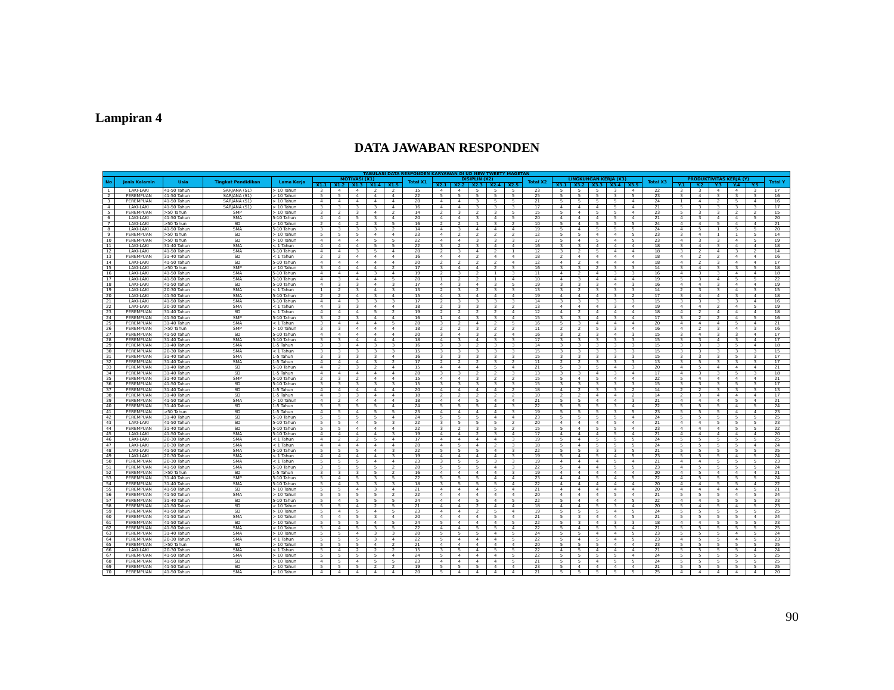Lampiran 4
DATA JAWABAN RESPONDEN
| TABULASI DATA RESPONDEN KARYAWAN DI UD NEW TWEETY MAGETAN | | | | | | | | | | | | | | | | | | | | | | | | | | | | |
| --- | --- | --- | --- | --- | --- | --- | --- | --- | --- | --- | --- | --- | --- | --- | --- | --- | --- | --- | --- | --- | --- | --- | --- | --- | --- | --- | --- | --- |
| No | Jenis Kelamin | Usia | Tingkat Pendidikan | Lama Kerja | MOTIVASI (X1) | | | | | Total X1 | DISIPLIN (X2) | | | | | Total X2 | LINGKUNGAN KERJA (X3) | | | | | Total X3 | PRODUKTIVITAS KERJA (Y) | | | | | Total Y |
| | | | | | X1.1 | X1.2 | X1.3 | X1.4 | X1.5 | | X2.1 | X2.2 | X2.3 | X2.4 | X2.5 | | X3.1 | X3.2 | X3.3 | X3.4 | X3.5 | | Y.1 | Y.2 | Y.3 | Y.4 | Y.5 | |
| 1 | LAKI-LAKI | 41-50 Tahun | SARJANA (S1) | > 10 Tahun | 3 | 4 | 4 | 2 | 2 | 15 | 4 | 4 | 5 | 5 | 5 | 23 | 5 | 5 | 5 | 3 | 4 | 22 | 3 | 3 | 4 | 4 | 3 | 17 |
| 2 | PEREMPUAN | 41-50 Tahun | SARJANA (S1) | > 10 Tahun | 5 | 5 | 4 | 4 | 4 | 22 | 5 | 5 | 5 | 5 | 5 | 25 | 5 | 5 | 5 | 3 | 5 | 23 | 3 | 4 | 3 | 3 | 3 | 16 |
| 3 | PEREMPUAN | 41-50 Tahun | SARJANA (S1) | > 10 Tahun | 4 | 4 | 4 | 4 | 4 | 20 | 4 | 4 | 3 | 5 | 5 | 21 | 5 | 5 | 5 | 5 | 4 | 24 | 1 | 4 | 2 | 5 | 4 | 16 |
| 4 | LAKI-LAKI | 41-50 Tahun | SARJANA (S1) | > 10 Tahun | 3 | 3 | 3 | 3 | 4 | 16 | 4 | 4 | 3 | 3 | 3 | 17 | 4 | 4 | 4 | 5 | 4 | 21 | 5 | 3 | 3 | 3 | 3 | 17 |
| 5 | PEREMPUAN | >50 Tahun | SMP | > 10 Tahun | 3 | 2 | 3 | 4 | 2 | 14 | 2 | 3 | 2 | 3 | 5 | 15 | 5 | 4 | 5 | 5 | 4 | 23 | 5 | 3 | 3 | 2 | 2 | 15 |
| 6 | LAKI-LAKI | 41-50 Tahun | SMA | 5-10 Tahun | 4 | 4 | 5 | 3 | 4 | 20 | 4 | 4 | 3 | 4 | 5 | 20 | 4 | 4 | 4 | 5 | 4 | 21 | 4 | 3 | 4 | 4 | 5 | 20 |
| 7 | LAKI-LAKI | >50 Tahun | SD | > 10 Tahun | 2 | 4 | 2 | 3 | 5 | 16 | 2 | 2 | 1 | 3 | 2 | 10 | 5 | 4 | 5 | 5 | 5 | 24 | 4 | 4 | 5 | 4 | 4 | 21 |
| 8 | LAKI-LAKI | 41-50 Tahun | SMA | 5-10 Tahun | 3 | 3 | 3 | 3 | 2 | 14 | 4 | 3 | 4 | 4 | 4 | 19 | 5 | 4 | 5 | 5 | 5 | 24 | 4 | 5 | 1 | 5 | 5 | 20 |
| 9 | PEREMPUAN | >50 Tahun | SD | > 10 Tahun | 5 | 5 | 5 | 4 | 4 | 23 | 4 | 2 | 2 | 2 | 2 | 12 | 5 | 5 | 4 | 4 | 5 | 23 | 3 | 4 | 1 | 1 | 5 | 14 |
| 10 | PEREMPUAN | >50 Tahun | SD | > 10 Tahun | 4 | 4 | 4 | 5 | 5 | 22 | 4 | 4 | 3 | 3 | 3 | 17 | 5 | 4 | 5 | 4 | 5 | 23 | 4 | 3 | 3 | 4 | 5 | 19 |
| 11 | LAKI-LAKI | 31-40 Tahun | SMA | < 1 Tahun | 4 | 4 | 4 | 5 | 5 | 22 | 3 | 2 | 3 | 4 | 4 | 16 | 3 | 3 | 4 | 4 | 4 | 18 | 3 | 4 | 3 | 4 | 4 | 18 |
| 12 | LAKI-LAKI | 41-50 Tahun | SMA | 5-10 Tahun | 4 | 4 | 3 | 5 | 4 | 20 | 2 | 3 | 4 | 2 | 1 | 12 | 3 | 2 | 5 | 4 | 4 | 18 | 3 | 2 | 4 | 3 | 2 | 14 |
| 13 | PEREMPUAN | 31-40 Tahun | SD | < 1 Tahun | 2 | 2 | 4 | 4 | 4 | 16 | 4 | 4 | 2 | 4 | 4 | 18 | 2 | 4 | 4 | 4 | 4 | 18 | 4 | 2 | 2 | 4 | 4 | 16 |
| 14 | LAKI-LAKI | 41-50 Tahun | SD | 5-10 Tahun | 4 | 4 | 4 | 4 | 4 | 20 | 2 | 2 | 2 | 2 | 4 | 12 | 4 | 2 | 4 | 4 | 4 | 18 | 4 | 2 | 3 | 4 | 4 | 17 |
| 15 | LAKI-LAKI | >50 Tahun | SMP | > 10 Tahun | 3 | 4 | 4 | 4 | 2 | 17 | 3 | 4 | 4 | 2 | 3 | 16 | 3 | 3 | 2 | 3 | 3 | 14 | 3 | 4 | 3 | 3 | 5 | 18 |
| 16 | LAKI-LAKI | 41-50 Tahun | SMA | 5-10 Tahun | 4 | 4 | 4 | 3 | 4 | 19 | 2 | 3 | 2 | 1 | 3 | 11 | 4 | 2 | 4 | 3 | 3 | 16 | 4 | 3 | 3 | 4 | 4 | 18 |
| 17 | LAKI-LAKI | 41-50 Tahun | SMA | 5-10 Tahun | 4 | 3 | 4 | 4 | 5 | 20 | 1 | 2 | 2 | 1 | 4 | 10 | 4 | 3 | 4 | 4 | 4 | 19 | 5 | 3 | 4 | 5 | 5 | 22 |
| 18 | LAKI-LAKI | 41-50 Tahun | SD | 5-10 Tahun | 4 | 3 | 3 | 4 | 3 | 17 | 4 | 3 | 4 | 3 | 5 | 19 | 3 | 3 | 3 | 4 | 3 | 16 | 4 | 4 | 3 | 4 | 4 | 19 |
| 19 | LAKI-LAKI | 20-30 Tahun | SMA | < 1 Tahun | 1 | 2 | 3 | 4 | 3 | 13 | 2 | 3 | 2 | 3 | 3 | 13 | 3 | 2 | 3 | 3 | 3 | 14 | 2 | 3 | 3 | 4 | 3 | 15 |
| 20 | LAKI-LAKI | 41-50 Tahun | SMA | 5-10 Tahun | 2 | 2 | 4 | 3 | 4 | 15 | 4 | 3 | 4 | 4 | 4 | 19 | 4 | 4 | 4 | 3 | 2 | 17 | 3 | 4 | 4 | 3 | 4 | 18 |
| 21 | LAKI-LAKI | 41-50 Tahun | SMA | 5-10 Tahun | 4 | 4 | 3 | 3 | 3 | 17 | 2 | 3 | 3 | 3 | 3 | 14 | 3 | 3 | 3 | 3 | 3 | 15 | 3 | 3 | 3 | 3 | 4 | 16 |
| 22 | LAKI-LAKI | 20-30 Tahun | SMA | < 1 Tahun | 4 | 3 | 3 | 4 | 4 | 18 | 2 | 3 | 3 | 3 | 2 | 13 | 4 | 4 | 4 | 3 | 4 | 19 | 4 | 4 | 2 | 4 | 5 | 19 |
| 23 | PEREMPUAN | 31-40 Tahun | SD | < 1 Tahun | 4 | 4 | 4 | 5 | 2 | 19 | 2 | 2 | 2 | 2 | 4 | 12 | 4 | 2 | 4 | 4 | 4 | 18 | 4 | 2 | 4 | 4 | 4 | 18 |
| 24 | PEREMPUAN | 41-50 Tahun | SMP | 5-10 Tahun | 3 | 2 | 3 | 4 | 4 | 16 | 1 | 4 | 3 | 3 | 4 | 15 | 3 | 3 | 4 | 3 | 4 | 17 | 3 | 2 | 2 | 4 | 5 | 16 |
| 25 | PEREMPUAN | 31-40 Tahun | SMA | < 1 Tahun | 3 | 4 | 4 | 4 | 5 | 20 | 3 | 2 | 4 | 2 | 5 | 16 | 5 | 3 | 4 | 4 | 4 | 20 | 4 | 4 | 4 | 5 | 4 | 21 |
| 26 | PEREMPUAN | >50 Tahun | SMP | > 10 Tahun | 3 | 3 | 4 | 4 | 4 | 18 | 2 | 2 | 3 | 2 | 2 | 11 | 2 | 2 | 5 | 3 | 4 | 16 | 4 | 2 | 3 | 4 | 3 | 16 |
| 27 | PEREMPUAN | 41-50 Tahun | SD | 5-10 Tahun | 4 | 4 | 4 | 4 | 4 | 20 | 3 | 4 | 3 | 2 | 4 | 16 | 3 | 2 | 3 | 4 | 3 | 15 | 3 | 4 | 3 | 3 | 4 | 17 |
| 28 | PEREMPUAN | 31-40 Tahun | SMA | 5-10 Tahun | 3 | 3 | 4 | 4 | 4 | 18 | 4 | 3 | 4 | 3 | 3 | 17 | 3 | 3 | 3 | 3 | 3 | 15 | 3 | 3 | 4 | 3 | 4 | 17 |
| 29 | PEREMPUAN | 31-40 Tahun | SMA | 1-5 Tahun | 3 | 3 | 4 | 3 | 3 | 16 | 3 | 3 | 2 | 3 | 3 | 14 | 3 | 3 | 3 | 3 | 3 | 15 | 3 | 3 | 3 | 5 | 4 | 18 |
| 30 | PEREMPUAN | 20-30 Tahun | SMA | < 1 Tahun | 3 | 3 | 3 | 3 | 3 | 15 | 3 | 3 | 3 | 3 | 3 | 15 | 3 | 3 | 3 | 3 | 3 | 15 | 3 | 3 | 3 | 3 | 3 | 15 |
| 31 | PEREMPUAN | 31-40 Tahun | SMA | 1-5 Tahun | 3 | 3 | 3 | 3 | 4 | 16 | 3 | 3 | 3 | 3 | 3 | 15 | 3 | 3 | 3 | 3 | 3 | 15 | 3 | 3 | 3 | 5 | 3 | 17 |
| 32 | PEREMPUAN | 31-40 Tahun | SMA | 1-5 Tahun | 4 | 4 | 4 | 3 | 2 | 17 | 2 | 2 | 2 | 3 | 2 | 11 | 2 | 2 | 3 | 3 | 3 | 13 | 3 | 5 | 3 | 3 | 3 | 17 |
| 33 | PEREMPUAN | 31-40 Tahun | SD | 5-10 Tahun | 4 | 2 | 3 | 2 | 4 | 15 | 4 | 4 | 4 | 5 | 4 | 21 | 5 | 3 | 5 | 4 | 3 | 20 | 4 | 5 | 4 | 4 | 4 | 21 |
| 34 | PEREMPUAN | 31-40 Tahun | SD | 1-5 Tahun | 4 | 4 | 4 | 4 | 4 | 20 | 3 | 3 | 2 | 2 | 3 | 13 | 3 | 3 | 4 | 3 | 4 | 17 | 4 | 3 | 3 | 5 | 3 | 18 |
| 35 | PEREMPUAN | 31-40 Tahun | SMP | 5-10 Tahun | 2 | 3 | 2 | 4 | 4 | 15 | 4 | 4 | 3 | 2 | 2 | 15 | 5 | 4 | 5 | 4 | 4 | 22 | 5 | 4 | 4 | 4 | 4 | 21 |
| 36 | PEREMPUAN | 41-50 Tahun | SD | 5-10 Tahun | 3 | 3 | 3 | 3 | 3 | 15 | 3 | 3 | 3 | 3 | 3 | 15 | 3 | 3 | 3 | 3 | 3 | 15 | 3 | 3 | 3 | 5 | 3 | 17 |
| 37 | PEREMPUAN | 31-40 Tahun | SD | 1-5 Tahun | 4 | 4 | 4 | 4 | 4 | 20 | 4 | 4 | 4 | 4 | 2 | 18 | 4 | 2 | 3 | 3 | 2 | 14 | 2 | 2 | 3 | 3 | 3 | 13 |
| 38 | PEREMPUAN | 31-40 Tahun | SD | 1-5 Tahun | 4 | 3 | 3 | 4 | 4 | 18 | 2 | 2 | 2 | 2 | 2 | 10 | 2 | 2 | 4 | 4 | 2 | 14 | 2 | 3 | 4 | 4 | 4 | 17 |
| 39 | PEREMPUAN | 41-50 Tahun | SMA | > 10 Tahun | 4 | 2 | 4 | 4 | 4 | 18 | 4 | 4 | 5 | 4 | 4 | 21 | 5 | 5 | 4 | 4 | 3 | 21 | 4 | 4 | 4 | 5 | 4 | 21 |
| 40 | PEREMPUAN | 31-40 Tahun | SD | 1-5 Tahun | 5 | 5 | 5 | 5 | 4 | 24 | 5 | 5 | 5 | 4 | 3 | 22 | 5 | 5 | 5 | 3 | 4 | 22 | 5 | 5 | 5 | 4 | 5 | 24 |
| 41 | PEREMPUAN | >50 Tahun | SD | 1-5 Tahun | 4 | 5 | 4 | 5 | 5 | 23 | 4 | 4 | 4 | 4 | 3 | 19 | 5 | 5 | 5 | 3 | 5 | 23 | 5 | 5 | 5 | 4 | 4 | 23 |
| 42 | PEREMPUAN | 31-40 Tahun | SD | 5-10 Tahun | 5 | 5 | 5 | 5 | 4 | 24 | 5 | 5 | 5 | 4 | 4 | 23 | 5 | 5 | 5 | 5 | 4 | 24 | 5 | 5 | 5 | 5 | 5 | 25 |
| 43 | LAKI-LAKI | 41-50 Tahun | SD | 5-10 Tahun | 5 | 5 | 4 | 5 | 3 | 22 | 3 | 5 | 5 | 5 | 2 | 20 | 4 | 4 | 4 | 5 | 4 | 21 | 4 | 4 | 5 | 5 | 5 | 23 |
| 44 | PEREMPUAN | 31-40 Tahun | SD | 5-10 Tahun | 5 | 5 | 4 | 4 | 4 | 22 | 3 | 2 | 3 | 5 | 2 | 15 | 5 | 4 | 5 | 5 | 4 | 23 | 4 | 4 | 4 | 5 | 5 | 22 |
| 45 | LAKI-LAKI | 41-50 Tahun | SMA | 5-10 Tahun | 4 | 4 | 4 | 4 | 3 | 19 | 4 | 4 | 2 | 3 | 4 | 17 | 4 | 4 | 4 | 5 | 4 | 21 | 4 | 4 | 4 | 4 | 4 | 20 |
| 46 | LAKI-LAKI | 20-30 Tahun | SMA | < 1 Tahun | 4 | 2 | 2 | 5 | 4 | 17 | 4 | 4 | 4 | 4 | 3 | 19 | 5 | 4 | 5 | 5 | 5 | 24 | 5 | 5 | 5 | 5 | 5 | 25 |
| 47 | LAKI-LAKI | 20-30 Tahun | SMA | < 1 Tahun | 4 | 4 | 4 | 4 | 4 | 20 | 4 | 5 | 4 | 2 | 3 | 18 | 5 | 4 | 5 | 5 | 5 | 24 | 5 | 5 | 5 | 5 | 4 | 24 |
| 48 | LAKI-LAKI | 41-50 Tahun | SMA | 5-10 Tahun | 5 | 5 | 5 | 4 | 3 | 22 | 5 | 5 | 5 | 4 | 3 | 22 | 5 | 5 | 3 | 3 | 5 | 21 | 5 | 5 | 5 | 5 | 5 | 25 |
| 49 | LAKI-LAKI | 20-30 Tahun | SMA | < 1 Tahun | 4 | 4 | 4 | 4 | 3 | 19 | 4 | 4 | 4 | 4 | 3 | 19 | 5 | 4 | 5 | 4 | 5 | 23 | 5 | 5 | 5 | 4 | 5 | 24 |
| 50 | PEREMPUAN | 20-30 Tahun | SMA | < 1 Tahun | 5 | 5 | 5 | 4 | 4 | 23 | 3 | 5 | 5 | 3 | 3 | 19 | 4 | 4 | 4 | 5 | 4 | 21 | 4 | 4 | 5 | 5 | 5 | 23 |
| 51 | PEREMPUAN | 41-50 Tahun | SMA | 5-10 Tahun | 3 | 5 | 5 | 5 | 2 | 20 | 5 | 5 | 5 | 4 | 3 | 22 | 5 | 4 | 4 | 5 | 5 | 23 | 4 | 5 | 5 | 5 | 5 | 24 |
| 52 | PEREMPUAN | >50 Tahun | SD | 1-5 Tahun | 3 | 3 | 3 | 5 | 2 | 16 | 4 | 4 | 4 | 4 | 3 | 19 | 4 | 4 | 4 | 4 | 4 | 20 | 4 | 5 | 4 | 4 | 4 | 21 |
| 53 | PEREMPUAN | 31-40 Tahun | SMP | 5-10 Tahun | 5 | 4 | 5 | 3 | 5 | 22 | 5 | 5 | 5 | 4 | 4 | 23 | 4 | 4 | 5 | 4 | 5 | 22 | 4 | 5 | 5 | 5 | 5 | 24 |
| 54 | PEREMPUAN | 31-40 Tahun | SMA | 5-10 Tahun | 5 | 4 | 3 | 3 | 3 | 18 | 3 | 5 | 5 | 5 | 4 | 22 | 4 | 4 | 4 | 4 | 4 | 20 | 4 | 4 | 5 | 5 | 4 | 22 |
| 55 | PEREMPUAN | 41-50 Tahun | SD | > 10 Tahun | 5 | 5 | 4 | 3 | 4 | 21 | 4 | 4 | 4 | 5 | 4 | 21 | 4 | 4 | 4 | 4 | 4 | 20 | 4 | 4 | 4 | 4 | 5 | 21 |
| 56 | PEREMPUAN | 41-50 Tahun | SMA | > 10 Tahun | 5 | 5 | 5 | 5 | 2 | 22 | 4 | 4 | 4 | 4 | 4 | 20 | 4 | 4 | 4 | 5 | 4 | 21 | 5 | 5 | 5 | 4 | 5 | 24 |
| 57 | PEREMPUAN | 31-40 Tahun | SD | 5-10 Tahun | 5 | 4 | 5 | 5 | 5 | 24 | 4 | 4 | 5 | 4 | 5 | 22 | 5 | 4 | 4 | 4 | 5 | 22 | 4 | 4 | 5 | 5 | 5 | 23 |
| 58 | PEREMPUAN | 41-50 Tahun | SD | > 10 Tahun | 5 | 5 | 4 | 2 | 5 | 21 | 4 | 4 | 2 | 4 | 4 | 18 | 4 | 4 | 5 | 3 | 4 | 20 | 5 | 4 | 5 | 4 | 5 | 23 |
| 59 | PEREMPUAN | 41-50 Tahun | SD | > 10 Tahun | 5 | 4 | 5 | 4 | 5 | 23 | 4 | 4 | 2 | 5 | 4 | 19 | 5 | 5 | 5 | 4 | 5 | 24 | 5 | 5 | 5 | 5 | 5 | 25 |
| 60 | PEREMPUAN | 41-50 Tahun | SMA | > 10 Tahun | 4 | 4 | 5 | 3 | 4 | 20 | 4 | 4 | 4 | 5 | 4 | 21 | 5 | 3 | 4 | 4 | 5 | 21 | 5 | 5 | 5 | 5 | 4 | 24 |
| 61 | PEREMPUAN | 41-50 Tahun | SD | > 10 Tahun | 5 | 5 | 5 | 4 | 5 | 24 | 5 | 4 | 4 | 4 | 5 | 22 | 5 | 3 | 4 | 3 | 3 | 18 | 4 | 4 | 5 | 5 | 5 | 23 |
| 62 | PEREMPUAN | 41-50 Tahun | SMA | > 10 Tahun | 5 | 4 | 5 | 3 | 5 | 22 | 4 | 4 | 5 | 5 | 4 | 22 | 5 | 4 | 5 | 3 | 4 | 21 | 5 | 5 | 5 | 5 | 5 | 25 |
| 63 | PEREMPUAN | 31-40 Tahun | SMA | > 10 Tahun | 5 | 5 | 4 | 3 | 3 | 20 | 5 | 5 | 5 | 4 | 5 | 24 | 5 | 5 | 4 | 4 | 5 | 23 | 5 | 5 | 5 | 4 | 5 | 24 |
| 64 | PEREMPUAN | 20-30 Tahun | SMA | < 1 Tahun | 5 | 5 | 5 | 3 | 4 | 22 | 5 | 4 | 4 | 4 | 5 | 22 | 5 | 4 | 5 | 4 | 5 | 23 | 4 | 5 | 5 | 4 | 5 | 23 |
| 65 | PEREMPUAN | >50 Tahun | SD | > 10 Tahun | 5 | 5 | 5 | 4 | 2 | 21 | 4 | 4 | 4 | 4 | 4 | 20 | 5 | 5 | 5 | 4 | 4 | 23 | 5 | 5 | 5 | 5 | 5 | 25 |
| 66 | LAKI-LAKI | 20-30 Tahun | SMA | < 1 Tahun | 5 | 4 | 2 | 2 | 2 | 15 | 3 | 5 | 4 | 5 | 5 | 22 | 4 | 5 | 4 | 4 | 4 | 21 | 5 | 5 | 5 | 5 | 4 | 24 |
| 67 | PEREMPUAN | 41-50 Tahun | SMA | > 10 Tahun | 5 | 5 | 5 | 5 | 4 | 24 | 5 | 4 | 4 | 4 | 5 | 22 | 5 | 5 | 5 | 5 | 4 | 24 | 5 | 5 | 5 | 5 | 5 | 25 |
| 68 | PEREMPUAN | 41-50 Tahun | SD | > 10 Tahun | 4 | 5 | 4 | 5 | 5 | 23 | 4 | 4 | 4 | 4 | 5 | 21 | 5 | 5 | 4 | 5 | 5 | 24 | 5 | 5 | 5 | 5 | 5 | 25 |
| 69 | PEREMPUAN | 41-50 Tahun | SD | > 10 Tahun | 5 | 5 | 5 | 2 | 2 | 19 | 5 | 5 | 5 | 4 | 4 | 23 | 5 | 4 | 4 | 4 | 4 | 21 | 5 | 5 | 5 | 5 | 5 | 25 |
| 70 | PEREMPUAN | 41-50 Tahun | SMA | > 10 Tahun | 4 | 4 | 4 | 4 | 4 | 20 | 5 | 4 | 4 | 4 | 4 | 21 | 5 | 5 | 5 | 5 | 5 | 25 | 4 | 4 | 4 | 4 | 4 | 20 |
90